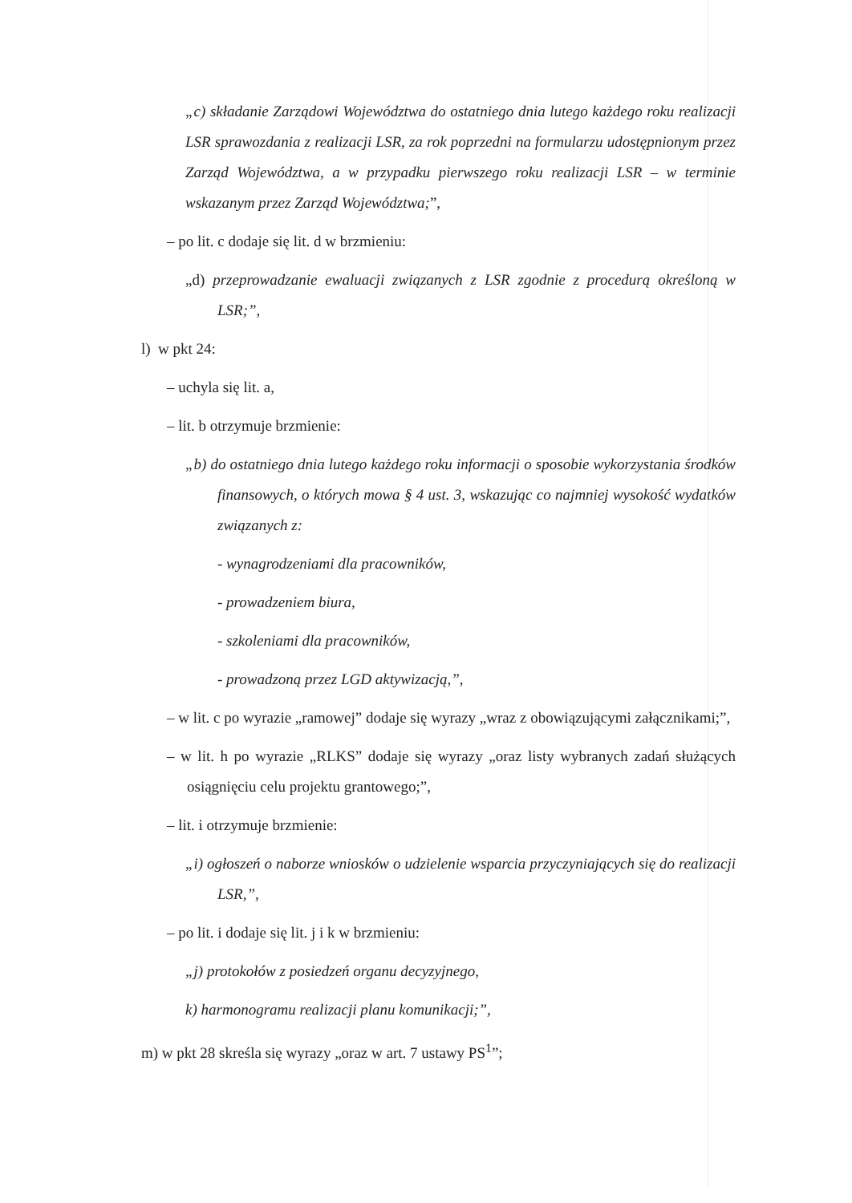„c) składanie Zarządowi Województwa do ostatniego dnia lutego każdego roku realizacji LSR sprawozdania z realizacji LSR, za rok poprzedni na formularzu udostępnionym przez Zarząd Województwa, a w przypadku pierwszego roku realizacji LSR – w terminie wskazanym przez Zarząd Województwa;”,
– po lit. c dodaje się lit. d w brzmieniu:
„d) przeprowadzanie ewaluacji związanych z LSR zgodnie z procedurą określoną w LSR;”,
l) w pkt 24:
– uchyla się lit. a,
– lit. b otrzymuje brzmienie:
„b) do ostatniego dnia lutego każdego roku informacji o sposobie wykorzystania środków finansowych, o których mowa § 4 ust. 3, wskazując co najmniej wysokość wydatków związanych z:
- wynagrodzeniami dla pracowników,
- prowadzeniem biura,
- szkoleniami dla pracowników,
- prowadzoną przez LGD aktywizacją,”,
– w lit. c po wyrazie „ramowej” dodaje się wyrazy „wraz z obowiązującymi załącznikami;”,
– w lit. h po wyrazie „RLKS” dodaje się wyrazy „oraz listy wybranych zadań służących osiągnięciu celu projektu grantowego;”,
– lit. i otrzymuje brzmienie:
„i) ogłoszeń o naborze wniosków o udzielenie wsparcia przyczyniających się do realizacji LSR,”,
– po lit. i dodaje się lit. j i k w brzmieniu:
„j) protokołów z posiedzeń organu decyzyjnego,
k) harmonogramu realizacji planu komunikacji;”,
m) w pkt 28 skreśla się wyrazy „oraz w art. 7 ustawy PS<sup>1</sup>”;